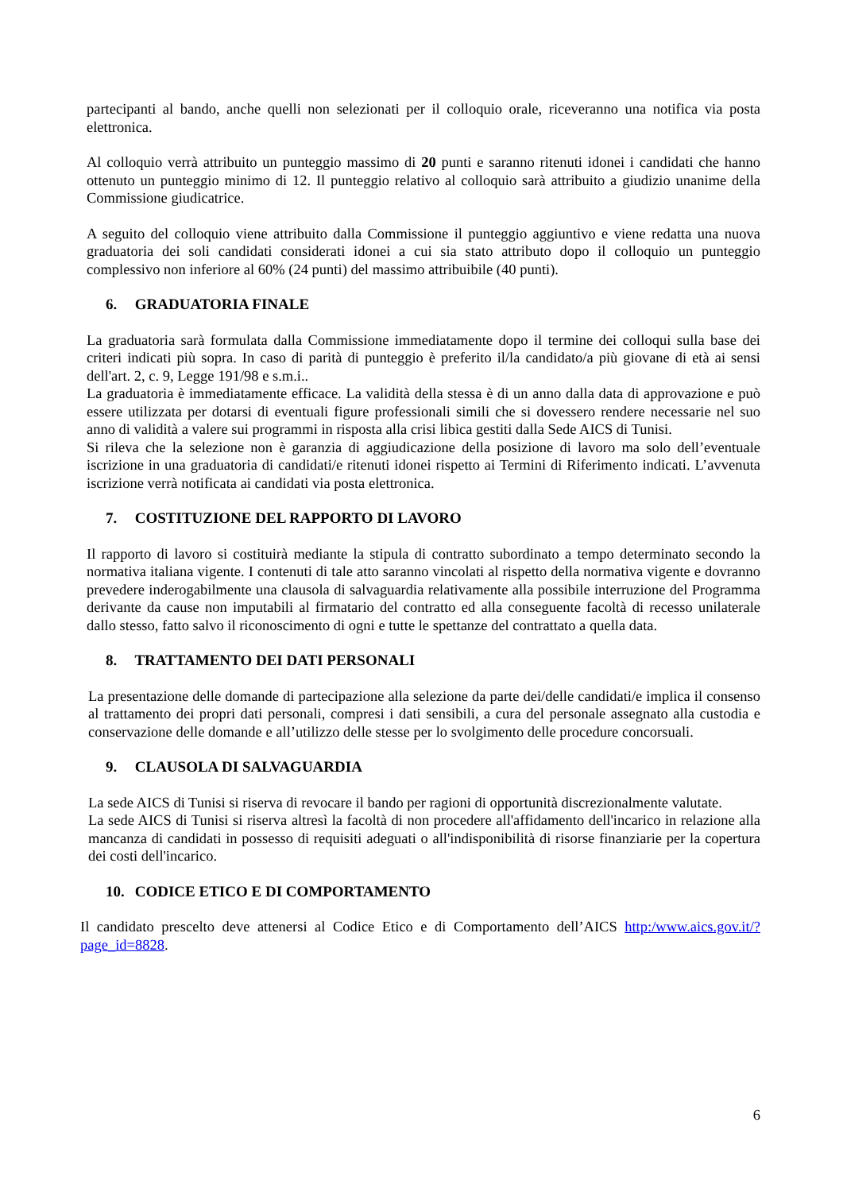partecipanti al bando, anche quelli non selezionati per il colloquio orale, riceveranno una notifica via posta elettronica.
Al colloquio verrà attribuito un punteggio massimo di 20 punti e saranno ritenuti idonei i candidati che hanno ottenuto un punteggio minimo di 12. Il punteggio relativo al colloquio sarà attribuito a giudizio unanime della Commissione giudicatrice.
A seguito del colloquio viene attribuito dalla Commissione il punteggio aggiuntivo e viene redatta una nuova graduatoria dei soli candidati considerati idonei a cui sia stato attributo dopo il colloquio un punteggio complessivo non inferiore al 60% (24 punti) del massimo attribuibile (40 punti).
6. GRADUATORIA FINALE
La graduatoria sarà formulata dalla Commissione immediatamente dopo il termine dei colloqui sulla base dei criteri indicati più sopra. In caso di parità di punteggio è preferito il/la candidato/a più giovane di età ai sensi dell'art. 2, c. 9, Legge 191/98 e s.m.i..
La graduatoria è immediatamente efficace. La validità della stessa è di un anno dalla data di approvazione e può essere utilizzata per dotarsi di eventuali figure professionali simili che si dovessero rendere necessarie nel suo anno di validità a valere sui programmi in risposta alla crisi libica gestiti dalla Sede AICS di Tunisi.
Si rileva che la selezione non è garanzia di aggiudicazione della posizione di lavoro ma solo dell’eventuale iscrizione in una graduatoria di candidati/e ritenuti idonei rispetto ai Termini di Riferimento indicati. L’avvenuta iscrizione verrà notificata ai candidati via posta elettronica.
7. COSTITUZIONE DEL RAPPORTO DI LAVORO
Il rapporto di lavoro si costituirà mediante la stipula di contratto subordinato a tempo determinato secondo la normativa italiana vigente. I contenuti di tale atto saranno vincolati al rispetto della normativa vigente e dovranno prevedere inderogabilmente una clausola di salvaguardia relativamente alla possibile interruzione del Programma derivante da cause non imputabili al firmatario del contratto ed alla conseguente facoltà di recesso unilaterale dallo stesso, fatto salvo il riconoscimento di ogni e tutte le spettanze del contrattato a quella data.
8. TRATTAMENTO DEI DATI PERSONALI
La presentazione delle domande di partecipazione alla selezione da parte dei/delle candidati/e implica il consenso al trattamento dei propri dati personali, compresi i dati sensibili, a cura del personale assegnato alla custodia e conservazione delle domande e all’utilizzo delle stesse per lo svolgimento delle procedure concorsuali.
9. CLAUSOLA DI SALVAGUARDIA
La sede AICS di Tunisi si riserva di revocare il bando per ragioni di opportunità discrezionalmente valutate.
La sede AICS di Tunisi si riserva altresì la facoltà di non procedere all'affidamento dell'incarico in relazione alla mancanza di candidati in possesso di requisiti adeguati o all'indisponibilità di risorse finanziarie per la copertura dei costi dell'incarico.
10. CODICE ETICO E DI COMPORTAMENTO
Il candidato prescelto deve attenersi al Codice Etico e di Comportamento dell’AICS http:/www.aics.gov.it/?page_id=8828.
6